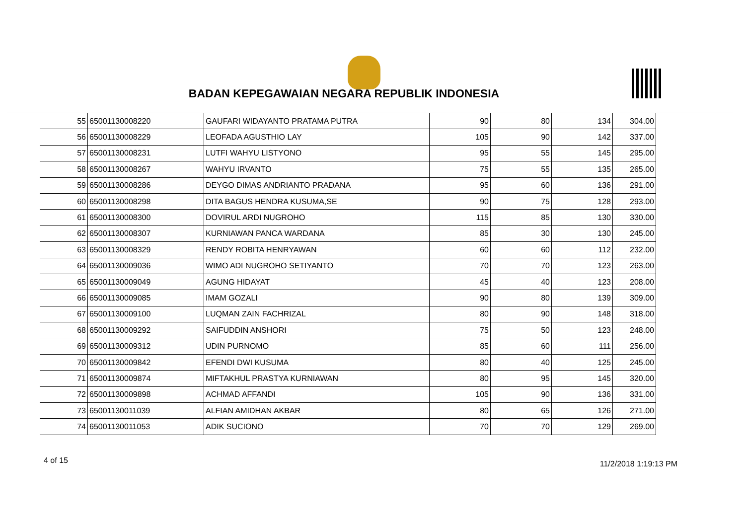BADAN KEPEGAWAIAN NEGARA REPUBLIK INDONESIA
| 55 | 65001130008220 | GAUFARI WIDAYANTO PRATAMA PUTRA | 90 | 80 | 134 | 304.00 |
| 56 | 65001130008229 | LEOFADA AGUSTHIO LAY | 105 | 90 | 142 | 337.00 |
| 57 | 65001130008231 | LUTFI WAHYU LISTYONO | 95 | 55 | 145 | 295.00 |
| 58 | 65001130008267 | WAHYU IRVANTO | 75 | 55 | 135 | 265.00 |
| 59 | 65001130008286 | DEYGO DIMAS ANDRIANTO PRADANA | 95 | 60 | 136 | 291.00 |
| 60 | 65001130008298 | DITA BAGUS HENDRA KUSUMA,SE | 90 | 75 | 128 | 293.00 |
| 61 | 65001130008300 | DOVIRUL ARDI NUGROHO | 115 | 85 | 130 | 330.00 |
| 62 | 65001130008307 | KURNIAWAN PANCA WARDANA | 85 | 30 | 130 | 245.00 |
| 63 | 65001130008329 | RENDY ROBITA HENRYAWAN | 60 | 60 | 112 | 232.00 |
| 64 | 65001130009036 | WIMO ADI NUGROHO SETIYANTO | 70 | 70 | 123 | 263.00 |
| 65 | 65001130009049 | AGUNG HIDAYAT | 45 | 40 | 123 | 208.00 |
| 66 | 65001130009085 | IMAM GOZALI | 90 | 80 | 139 | 309.00 |
| 67 | 65001130009100 | LUQMAN ZAIN FACHRIZAL | 80 | 90 | 148 | 318.00 |
| 68 | 65001130009292 | SAIFUDDIN ANSHORI | 75 | 50 | 123 | 248.00 |
| 69 | 65001130009312 | UDIN PURNOMO | 85 | 60 | 111 | 256.00 |
| 70 | 65001130009842 | EFENDI DWI KUSUMA | 80 | 40 | 125 | 245.00 |
| 71 | 65001130009874 | MIFTAKHUL PRASTYA KURNIAWAN | 80 | 95 | 145 | 320.00 |
| 72 | 65001130009898 | ACHMAD AFFANDI | 105 | 90 | 136 | 331.00 |
| 73 | 65001130011039 | ALFIAN AMIDHAN AKBAR | 80 | 65 | 126 | 271.00 |
| 74 | 65001130011053 | ADIK SUCIONO | 70 | 70 | 129 | 269.00 |
4 of 15 11/2/2018 1:19:13 PM